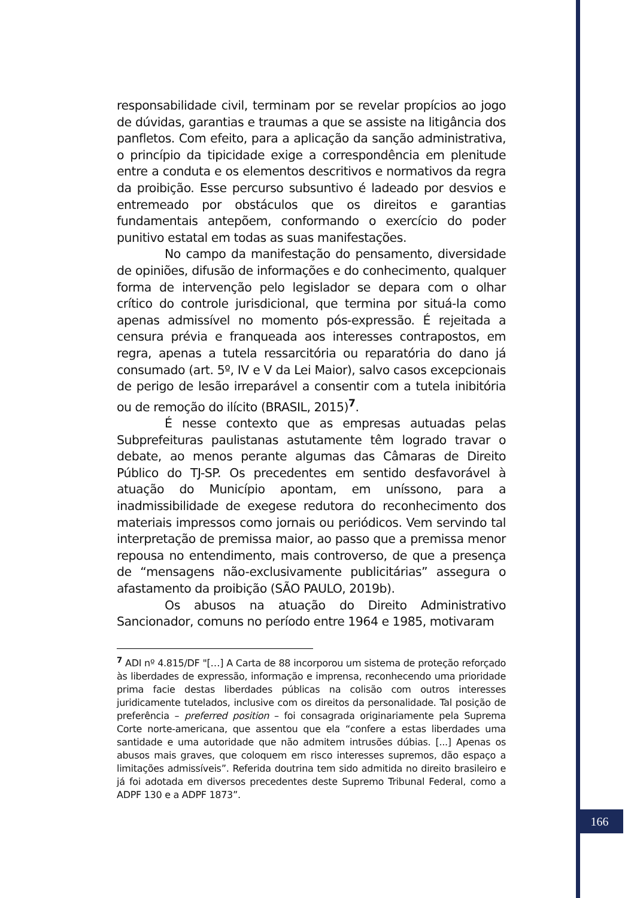responsabilidade civil, terminam por se revelar propícios ao jogo de dúvidas, garantias e traumas a que se assiste na litigância dos panfletos. Com efeito, para a aplicação da sanção administrativa, o princípio da tipicidade exige a correspondência em plenitude entre a conduta e os elementos descritivos e normativos da regra da proibição. Esse percurso subsuntivo é ladeado por desvios e entremeado por obstáculos que os direitos e garantias fundamentais antepõem, conformando o exercício do poder punitivo estatal em todas as suas manifestações.
No campo da manifestação do pensamento, diversidade de opiniões, difusão de informações e do conhecimento, qualquer forma de intervenção pelo legislador se depara com o olhar crítico do controle jurisdicional, que termina por situá-la como apenas admissível no momento pós-expressão. É rejeitada a censura prévia e franqueada aos interesses contrapostos, em regra, apenas a tutela ressarcitória ou reparatória do dano já consumado (art. 5º, IV e V da Lei Maior), salvo casos excepcionais de perigo de lesão irreparável a consentir com a tutela inibitória ou de remoção do ilícito (BRASIL, 2015)<sup>7</sup>.
É nesse contexto que as empresas autuadas pelas Subprefeituras paulistanas astutamente têm logrado travar o debate, ao menos perante algumas das Câmaras de Direito Público do TJ-SP. Os precedentes em sentido desfavorável à atuação do Município apontam, em uníssono, para a inadmissibilidade de exegese redutora do reconhecimento dos materiais impressos como jornais ou periódicos. Vem servindo tal interpretação de premissa maior, ao passo que a premissa menor repousa no entendimento, mais controverso, de que a presença de “mensagens não-exclusivamente publicitárias” assegura o afastamento da proibição (SÃO PAULO, 2019b).
Os abusos na atuação do Direito Administrativo Sancionador, comuns no período entre 1964 e 1985, motivaram
<sup>7</sup> ADI nº 4.815/DF "[…] A Carta de 88 incorporou um sistema de proteção reforçado às liberdades de expressão, informação e imprensa, reconhecendo uma prioridade prima facie destas liberdades públicas na colisão com outros interesses juridicamente tutelados, inclusive com os direitos da personalidade. Tal posição de preferência – preferred position – foi consagrada originariamente pela Suprema Corte norte-americana, que assentou que ela “confere a estas liberdades uma santidade e uma autoridade que não admitem intrusões dúbias. [...] Apenas os abusos mais graves, que coloquem em risco interesses supremos, dão espaço a limitações admissíveis”. Referida doutrina tem sido admitida no direito brasileiro e já foi adotada em diversos precedentes deste Supremo Tribunal Federal, como a ADPF 130 e a ADPF 1873”.
166